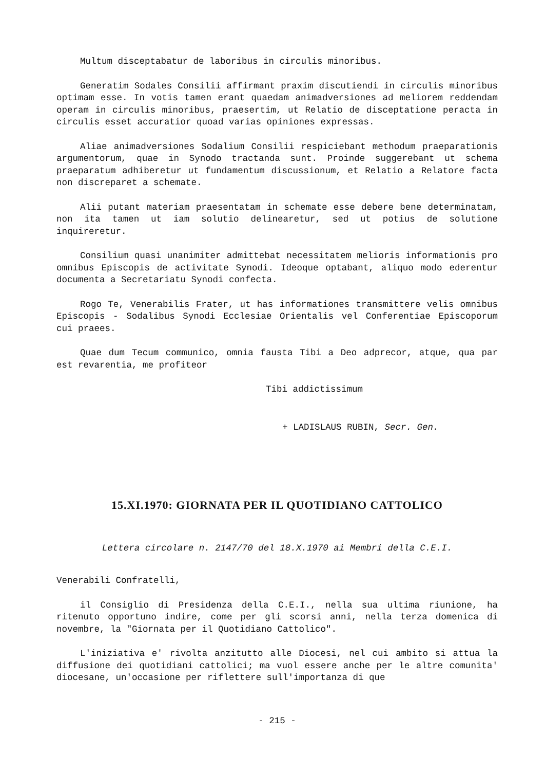Multum disceptabatur de laboribus in circulis minoribus.
Generatim Sodales Consilii affirmant praxim discutiendi in circulis minoribus optimam esse. In votis tamen erant quaedam animadversiones ad meliorem reddendam operam in circulis minoribus, praesertim, ut Relatio de disceptatione peracta in circulis esset accuratior quoad varias opiniones expressas.
Aliae animadversiones Sodalium Consilii respiciebant methodum praeparationis argumentorum, quae in Synodo tractanda sunt. Proinde suggerebant ut schema praeparatum adhiberetur ut fundamentum discussionum, et Relatio a Relatore facta non discreparet a schemate.
Alii putant materiam praesentatam in schemate esse debere bene determinatam, non ita tamen ut iam solutio delinearetur, sed ut potius de solutione inquireretur.
Consilium quasi unanimiter admittebat necessitatem melioris informationis pro omnibus Episcopis de activitate Synodi. Ideoque optabant, aliquo modo ederentur documenta a Secretariatu Synodi confecta.
Rogo Te, Venerabilis Frater, ut has informationes transmittere velis omnibus Episcopis - Sodalibus Synodi Ecclesiae Orientalis vel Conferentiae Episcoporum cui praees.
Quae dum Tecum communico, omnia fausta Tibi a Deo adprecor, atque, qua par est revarentia, me profiteor
Tibi addictissimum
+ LADISLAUS RUBIN, Secr. Gen.
15.XI.1970: GIORNATA PER IL QUOTIDIANO CATTOLICO
Lettera circolare n. 2147/70 del 18.X.1970 ai Membri della C.E.I.
Venerabili Confratelli,
il Consiglio di Presidenza della C.E.I., nella sua ultima riunione, ha ritenuto opportuno indire, come per gli scorsi anni, nella terza domenica di novembre, la "Giornata per il Quotidiano Cattolico".
L'iniziativa e' rivolta anzitutto alle Diocesi, nel cui ambito si attua la diffusione dei quotidiani cattolici; ma vuol essere anche per le altre comunita' diocesane, un'occasione per riflettere sull'importanza di que
- 215 -